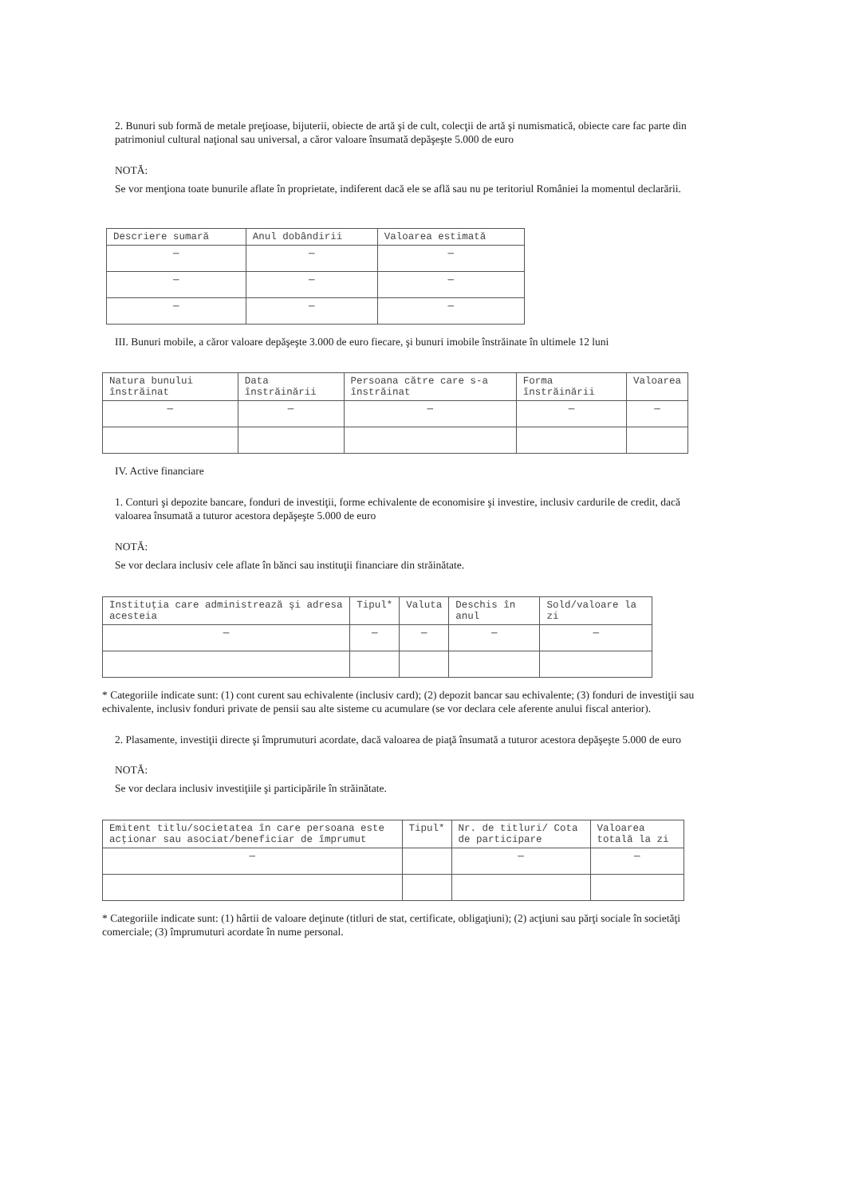2. Bunuri sub formă de metale preţioase, bijuterii, obiecte de artă şi de cult, colecţii de artă şi numismatică, obiecte care fac parte din patrimoniul cultural naţional sau universal, a căror valoare însumată depăşeşte 5.000 de euro
NOTĂ:
Se vor menţiona toate bunurile aflate în proprietate, indiferent dacă ele se află sau nu pe teritoriul României la momentul declarării.
| Descriere sumară | Anul dobândirii | Valoarea estimată |
| --- | --- | --- |
| — | — | — |
| — | — | — |
| — | — | — |
III. Bunuri mobile, a căror valoare depăşeşte 3.000 de euro fiecare, şi bunuri imobile înstrăinate în ultimele 12 luni
| Natura bunului înstrăinat | Data înstrăinării | Persoana către care s-a înstrăinat | Forma înstrăinării | Valoarea |
| --- | --- | --- | --- | --- |
| — | — | — | — | — |
IV. Active financiare
1. Conturi şi depozite bancare, fonduri de investiţii, forme echivalente de economisire şi investire, inclusiv cardurile de credit, dacă valoarea însumată a tuturor acestora depăşeşte 5.000 de euro
NOTĂ:
Se vor declara inclusiv cele aflate în bănci sau instituţii financiare din străinătate.
| Instituţia care administrează şi adresa acesteia | Tipul* | Valuta | Deschis în anul | Sold/valoare la zi |
| --- | --- | --- | --- | --- |
| — | — | — | — | — |
* Categoriile indicate sunt: (1) cont curent sau echivalente (inclusiv card); (2) depozit bancar sau echivalente; (3) fonduri de investiţii sau echivalente, inclusiv fonduri private de pensii sau alte sisteme cu acumulare (se vor declara cele aferente anului fiscal anterior).
2. Plasamente, investiţii directe şi împrumuturi acordate, dacă valoarea de piaţă însumată a tuturor acestora depăşeşte 5.000 de euro
NOTĂ:
Se vor declara inclusiv investiţiile şi participările în străinătate.
| Emitent titlu/societatea în care persoana este acţionar sau asociat/beneficiar de împrumut | Tipul* | Nr. de titluri/ Cota de participare | Valoarea totală la zi |
| --- | --- | --- | --- |
| — | | — | — |
* Categoriile indicate sunt: (1) hârtii de valoare deţinute (titluri de stat, certificate, obligaţiuni); (2) acţiuni sau părţi sociale în societăţi comerciale; (3) împrumuturi acordate în nume personal.